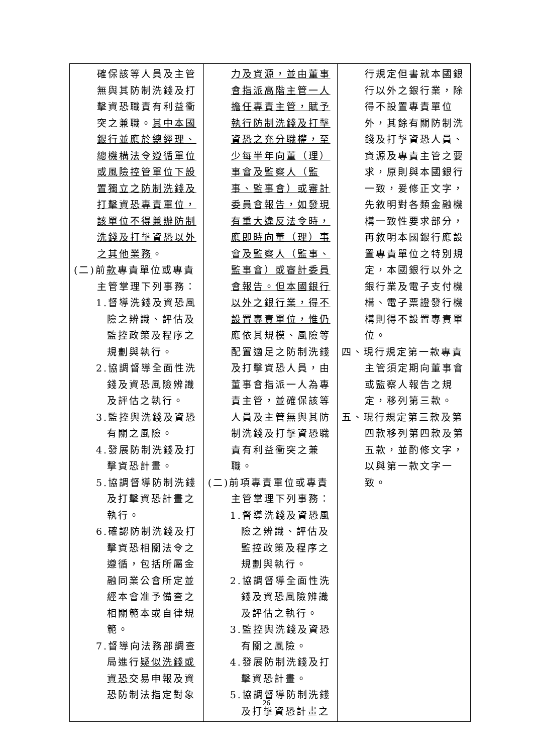| 確保該等人員及主管無與其防制洗錢及打擊資恐職責有利益衝突之兼職。 其中本國銀行並應於總經理、總機構法令遵循單位或風險控管單位下設置獨立之防制洗錢及打擊資恐專責單位，該單位不得兼辦防制洗錢及打擊資恐以外之其他業務 。 (二)前 款 專責單位或專責主管掌理下列事務： 1.督導洗錢及資恐風險之辨識、評估及監控政策及程序之規劃與執行。 2.協調督導全面性洗錢及資恐風險辨識及評估之執行。 3.監控與洗錢及資恐有關之風險。 4.發展防制洗錢及打擊資恐計畫。 5.協調督導防制洗錢及打擊資恐計畫之執行。 6.確認防制洗錢及打擊資恐相關法令之遵循，包括所屬金融同業公會所定並經本會准予備查之相關範本或自律規範。 7.督導向法務部調查局進行 疑似洗錢或資恐 交易申報及資恐防制法指定對象 | 力及資源，並由董事會指派高階主管一人擔任專責主管，賦予執行防制洗錢及打擊資恐之充分職權，至少每半年向董（理）事會及監察人（監事、監事會）或審計委員會報告，如發現有重大違反法令時，應即時向董（理）事會及監察人（監事、監事會）或審計委員會報告。但本國銀行以外之銀行業，得不設置專責單位，惟仍 應依其規模、風險等配置適足之防制洗錢及打擊資恐人員，由董事會指派一人為專責主管，並確保該等人員及主管無與其防制洗錢及打擊資恐職責有利益衝突之兼職。 (二)前項專責單位或專責主管掌理下列事務： 1.督導洗錢及資恐風險之辨識、評估及監控政策及程序之規劃與執行。 2.協調督導全面性洗錢及資恐風險辨識及評估之執行。 3.監控與洗錢及資恐有關之風險。 4.發展防制洗錢及打擊資恐計畫。 5.協調督導防制洗錢及打擊資恐計畫之 | 行規定但書就本國銀行以外之銀行業，除得不設置專責單位外，其餘有關防制洗錢及打擊資恐人員、資源及專責主管之要求，原則與本國銀行一致，爰修正文字，先敘明對各類金融機構一致性要求部分，再敘明本國銀行應設置專責單位之特別規定，本國銀行以外之銀行業及電子支付機構、電子票證發行機構則得不設置專責單位。 四、現行規定第一款專責主管須定期向董事會或監察人報告之規定，移列第三款。 五、現行規定第三款及第四款移列第四款及第五款，並酌修文字，以與第一款文字一致。 |
26